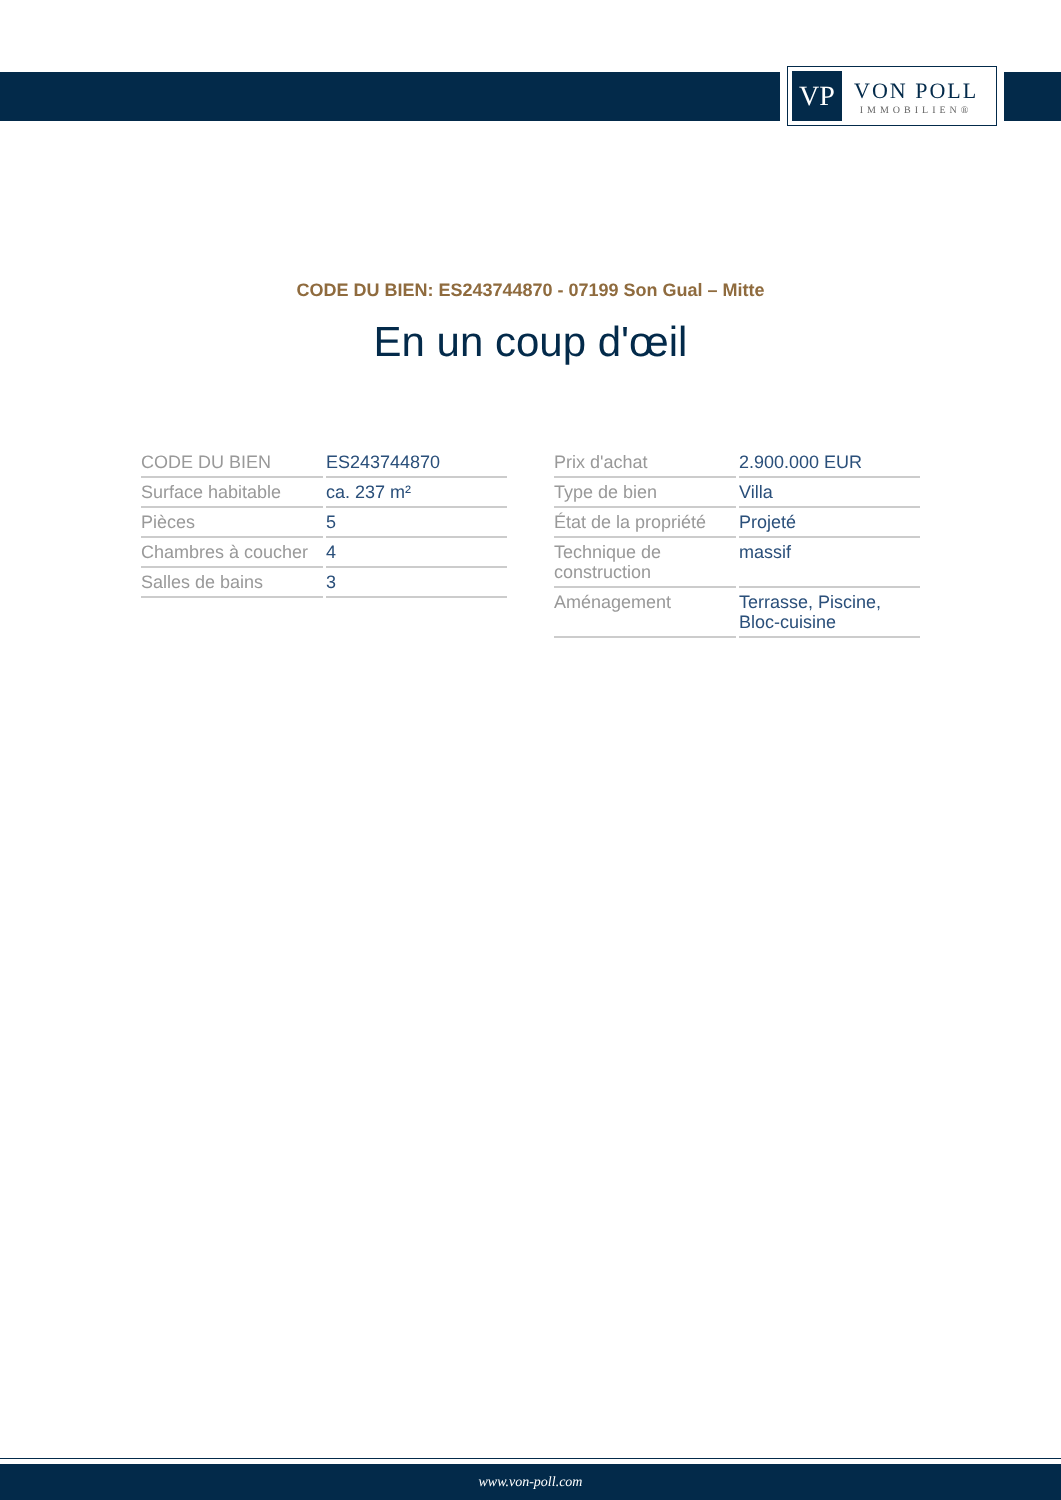VP
VON POLL
IMMOBILIEN®
CODE DU BIEN: ES243744870 - 07199 Son Gual – Mitte
En un coup d'œil
| CODE DU BIEN | ES243744870 |
| Surface habitable | ca. 237 m² |
| Pièces | 5 |
| Chambres à coucher | 4 |
| Salles de bains | 3 |
| Prix d'achat | 2.900.000 EUR |
| Type de bien | Villa |
| État de la propriété | Projeté |
| Technique de construction | massif |
| Aménagement | Terrasse, Piscine, Bloc-cuisine |
www.von-poll.com